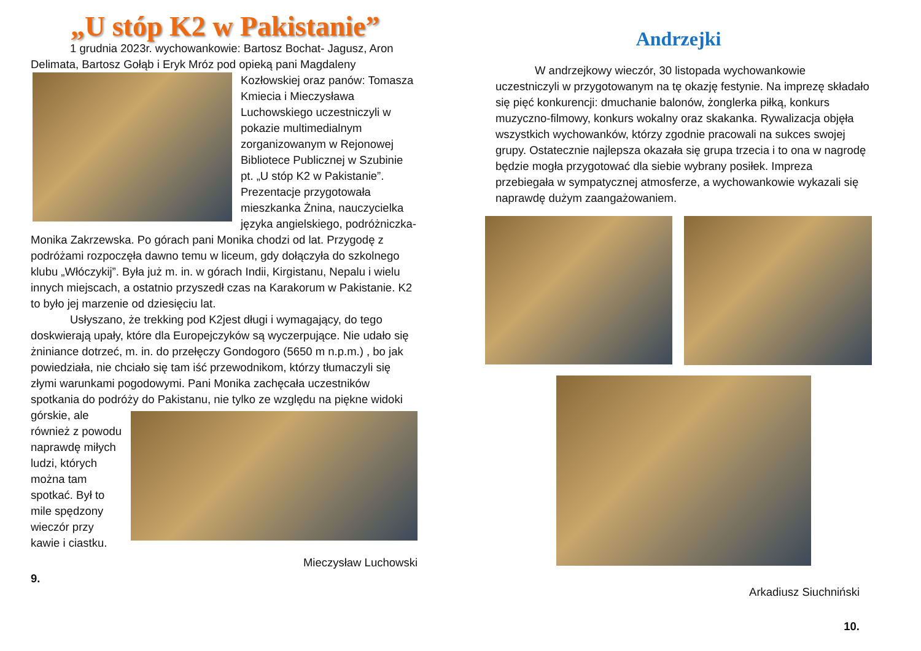„U stóp K2 w Pakistanie”
1 grudnia 2023r. wychowankowie: Bartosz Bochat- Jagusz, Aron Delimata, Bartosz Gołąb i Eryk Mróz pod opieką pani Magdaleny Kozłowskiej oraz panów: Tomasza Kmiecia i Mieczysława Luchowskiego uczestniczyli w pokazie multimedialnym zorganizowanym w Rejonowej Bibliotece Publicznej w Szubinie pt. „U stóp K2 w Pakistanie”. Prezentacje przygotowała mieszkanka Żnina, nauczycielka języka angielskiego, podróżniczka- Monika Zakrzewska. Po górach pani Monika chodzi od lat. Przygodę z podróżami rozpoczęła dawno temu w liceum, gdy dołączyła do szkolnego klubu „Włóczykij”. Była już m. in. w górach Indii, Kirgistanu, Nepalu i wielu innych miejscach, a ostatnio przyszedł czas na Karakorum w Pakistanie. K2 to było jej marzenie od dziesięciu lat.
Usłyszano, że trekking pod K2jest długi i wymagający, do tego doskwierają upały, które dla Europejczyków są wyczerpujące. Nie udało się żniniance dotrzeć, m. in. do przełęczy Gondogoro (5650 m n.p.m.) , bo jak powiedziała, nie chciało się tam iść przewodnikom, którzy tłumaczyli się złymi warunkami pogodowymi. Pani Monika zachęcała uczestników spotkania do podróży do Pakistanu, nie tylko ze względu na piękne widoki górskie, ale również z powodu naprawdę miłych ludzi, których można tam spotkać. Był to mile spędzony wieczór przy kawie i ciastku.
Mieczysław Luchowski
9.
Andrzejki
W andrzejkowy wieczór, 30 listopada wychowankowie uczestniczyli w przygotowanym na tę okazję festynie. Na imprezę składało się pięć konkurencji: dmuchanie balonów, żonglerka piłką, konkurs muzyczno-filmowy, konkurs wokalny oraz skakanka. Rywalizacja objęła wszystkich wychowanków, którzy zgodnie pracowali na sukces swojej grupy. Ostatecznie najlepsza okazała się grupa trzecia i to ona w nagrodę będzie mogła przygotować dla siebie wybrany posiłek. Impreza przebiegała w sympatycznej atmosferze, a wychowankowie wykazali się naprawdę dużym zaangażowaniem.
Arkadiusz Siuchniński
10.